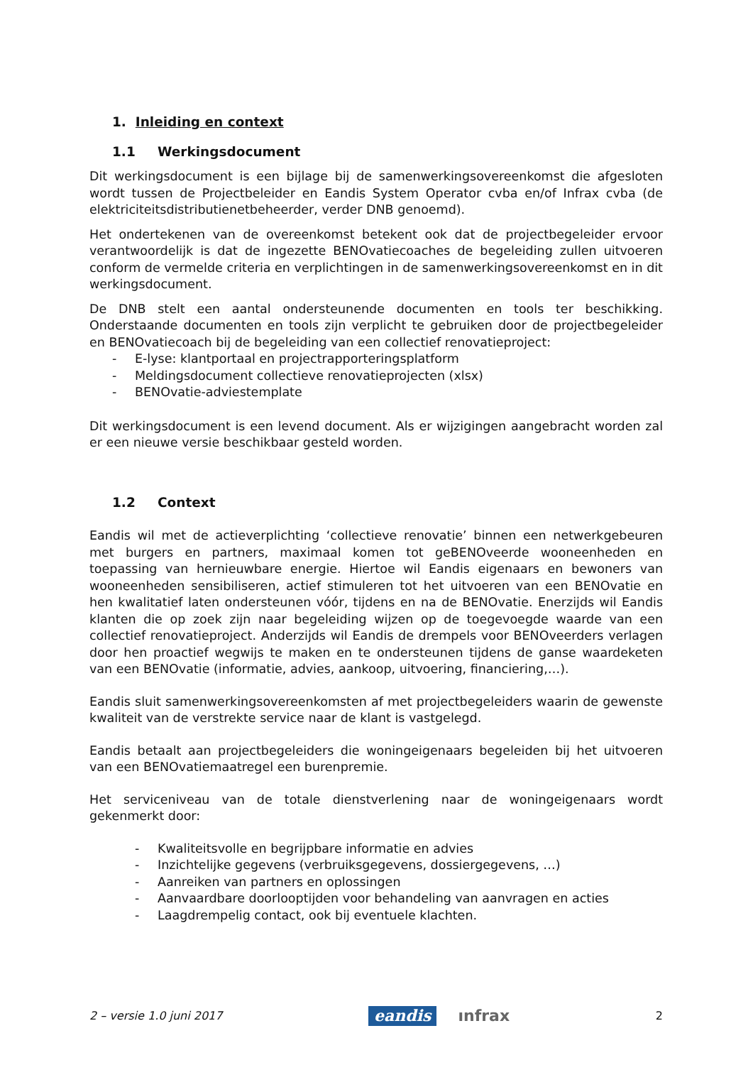1. Inleiding en context
1.1 Werkingsdocument
Dit werkingsdocument is een bijlage bij de samenwerkingsovereenkomst die afgesloten wordt tussen de Projectbeleider en Eandis System Operator cvba en/of Infrax cvba (de elektriciteitsdistributienetbeheerder, verder DNB genoemd).
Het ondertekenen van de overeenkomst betekent ook dat de projectbegeleider ervoor verantwoordelijk is dat de ingezette BENOvatiecoaches de begeleiding zullen uitvoeren conform de vermelde criteria en verplichtingen in de samenwerkingsovereenkomst en in dit werkingsdocument.
De DNB stelt een aantal ondersteunende documenten en tools ter beschikking. Onderstaande documenten en tools zijn verplicht te gebruiken door de projectbegeleider en BENOvatiecoach bij de begeleiding van een collectief renovatieproject:
- E-lyse: klantportaal en projectrapporteringsplatform
- Meldingsdocument collectieve renovatieprojecten (xlsx)
- BENOvatie-adviestemplate
Dit werkingsdocument is een levend document. Als er wijzigingen aangebracht worden zal er een nieuwe versie beschikbaar gesteld worden.
1.2 Context
Eandis wil met de actieverplichting ‘collectieve renovatie’ binnen een netwerkgebeuren met burgers en partners, maximaal komen tot geBENOveerde wooneenheden en toepassing van hernieuwbare energie. Hiertoe wil Eandis eigenaars en bewoners van wooneenheden sensibiliseren, actief stimuleren tot het uitvoeren van een BENOvatie en hen kwalitatief laten ondersteunen vóór, tijdens en na de BENOvatie. Enerzijds wil Eandis klanten die op zoek zijn naar begeleiding wijzen op de toegevoegde waarde van een collectief renovatieproject. Anderzijds wil Eandis de drempels voor BENOveerders verlagen door hen proactief wegwijs te maken en te ondersteunen tijdens de ganse waardeketen van een BENOvatie (informatie, advies, aankoop, uitvoering, financiering,…).
Eandis sluit samenwerkingsovereenkomsten af met projectbegeleiders waarin de gewenste kwaliteit van de verstrekte service naar de klant is vastgelegd.
Eandis betaalt aan projectbegeleiders die woningeigenaars begeleiden bij het uitvoeren van een BENOvatiemaatregel een burenpremie.
Het serviceniveau van de totale dienstverlening naar de woningeigenaars wordt gekenmerkt door:
- Kwaliteitsvolle en begrijpbare informatie en advies
- Inzichtelijke gegevens (verbruiksgegevens, dossiergegevens, …)
- Aanreiken van partners en oplossingen
- Aanvaardbare doorlooptijden voor behandeling van aanvragen en acties
- Laagdrempelig contact, ook bij eventuele klachten.
2 – versie 1.0 juni 2017
eandis ınfrax
2